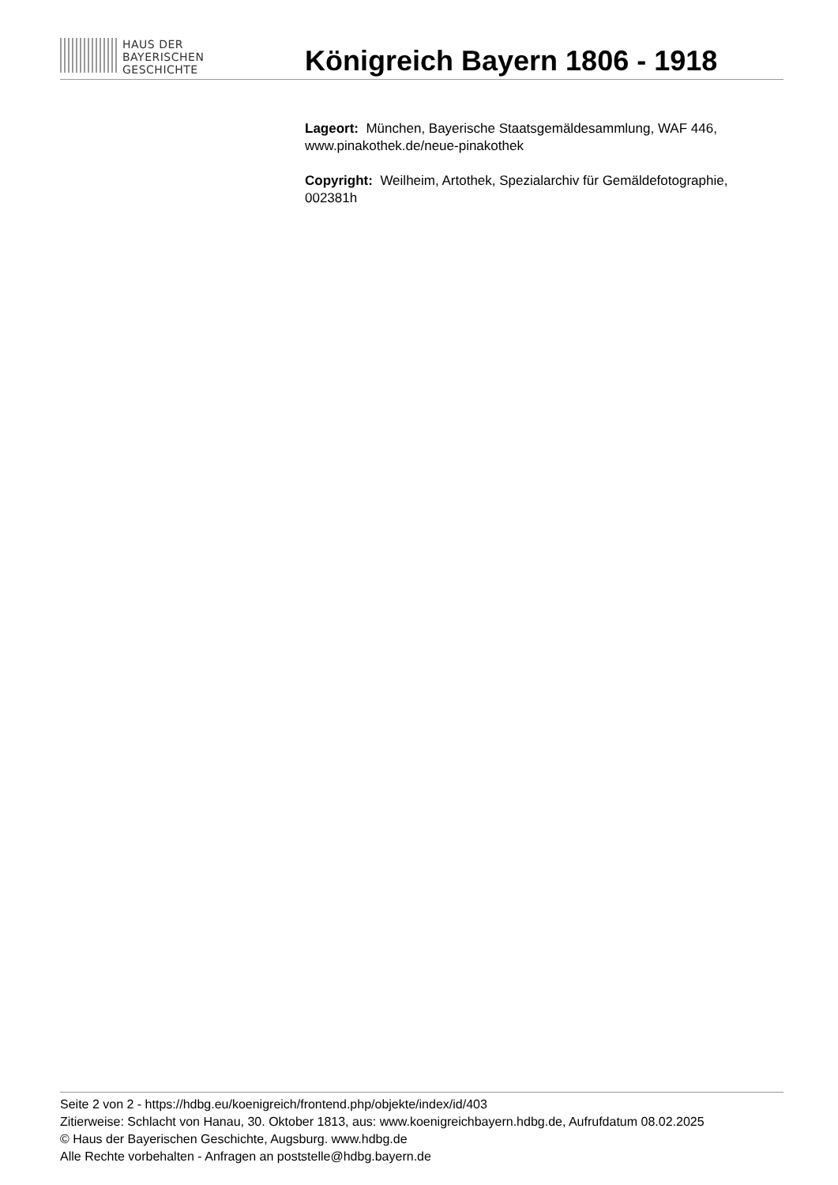HAUS DER
BAYERISCHEN
GESCHICHTE
Königreich Bayern 1806 - 1918
Lageort: München, Bayerische Staatsgemäldesammlung, WAF 446, www.pinakothek.de/neue-pinakothek
Copyright: Weilheim, Artothek, Spezialarchiv für Gemäldefotographie, 002381h
Seite 2 von 2 - https://hdbg.eu/koenigreich/frontend.php/objekte/index/id/403
Zitierweise: Schlacht von Hanau, 30. Oktober 1813, aus: www.koenigreichbayern.hdbg.de, Aufrufdatum 08.02.2025
© Haus der Bayerischen Geschichte, Augsburg. www.hdbg.de
Alle Rechte vorbehalten - Anfragen an poststelle@hdbg.bayern.de